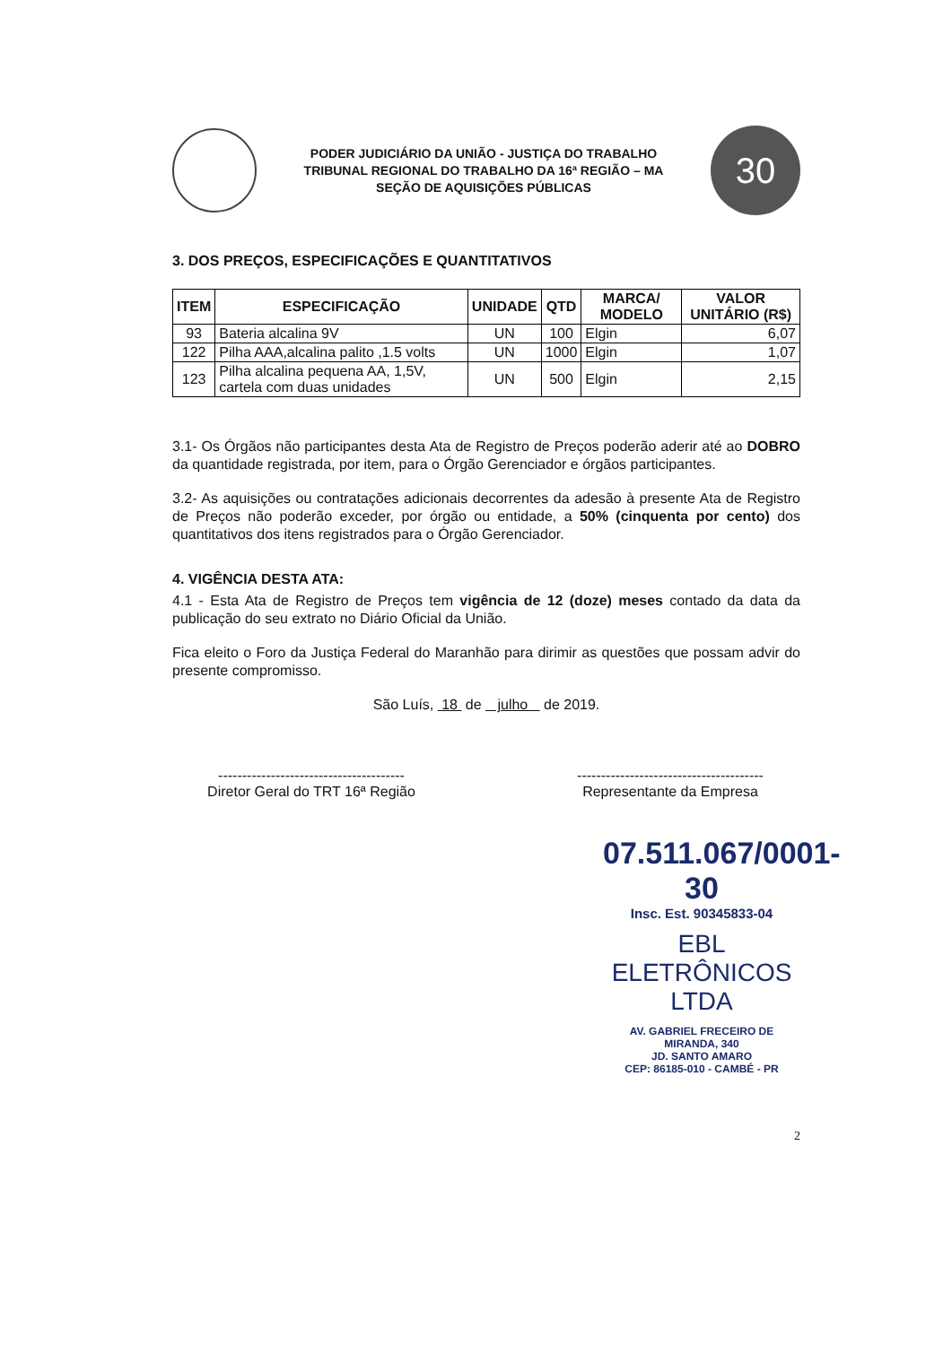PODER JUDICIÁRIO DA UNIÃO - JUSTIÇA DO TRABALHO
TRIBUNAL REGIONAL DO TRABALHO DA 16ª REGIÃO – MA
SEÇÃO DE AQUISIÇÕES PÚBLICAS
30
3. DOS PREÇOS, ESPECIFICAÇÕES E QUANTITATIVOS
| ITEM | ESPECIFICAÇÃO | UNIDADE | QTD | MARCA/ MODELO | VALOR UNITÁRIO (R$) |
| --- | --- | --- | --- | --- | --- |
| 93 | Bateria alcalina 9V | UN | 100 | Elgin | 6,07 |
| 122 | Pilha AAA,alcalina palito ,1.5 volts | UN | 1000 | Elgin | 1,07 |
| 123 | Pilha alcalina pequena AA, 1,5V, cartela com duas unidades | UN | 500 | Elgin | 2,15 |
3.1- Os Órgãos não participantes desta Ata de Registro de Preços poderão aderir até ao DOBRO da quantidade registrada, por item, para o Órgão Gerenciador e órgãos participantes.
3.2- As aquisições ou contratações adicionais decorrentes da adesão à presente Ata de Registro de Preços não poderão exceder, por órgão ou entidade, a 50% (cinquenta por cento) dos quantitativos dos itens registrados para o Órgão Gerenciador.
4. VIGÊNCIA DESTA ATA:
4.1 - Esta Ata de Registro de Preços tem vigência de 12 (doze) meses contado da data da publicação do seu extrato no Diário Oficial da União.
Fica eleito o Foro da Justiça Federal do Maranhão para dirimir as questões que possam advir do presente compromisso.
São Luís, 18 de julho de 2019.
---------------------------------------
Diretor Geral do TRT 16ª Região
---------------------------------------
Representante da Empresa
07.511.067/0001-30
Insc. Est. 90345833-04
EBL ELETRÔNICOS LTDA
AV. GABRIEL FRECEIRO DE MIRANDA, 340
JD. SANTO AMARO
CEP: 86185-010 - CAMBÉ - PR
2